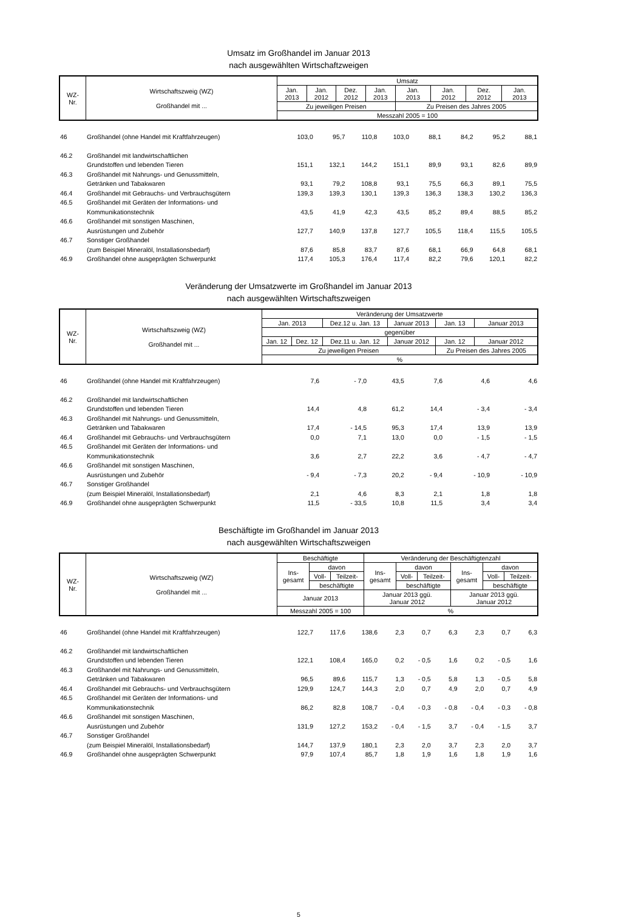Umsatz im Großhandel im Januar 2013
nach ausgewählten Wirtschaftzweigen
| WZ- Nr. | Wirtschaftszweig (WZ) Großhandel mit ... | Umsatz | | | | | | | |
| --- | --- | --- | --- | --- | --- | --- | --- | --- | --- |
| | | Jan. 2013 | Jan. 2012 | Dez. 2012 | Jan. 2013 | Jan. 2013 | Jan. 2012 | Dez. 2012 | Jan. 2013 |
| | | Zu jeweiligen Preisen | | | | Zu Preisen des Jahres 2005 | | | |
| | | Messzahl 2005 = 100 | | | | | | | |
| 46 | Großhandel (ohne Handel mit Kraftfahrzeugen) | 103,0 | 95,7 | 110,8 | 103,0 | 88,1 | 84,2 | 95,2 | 88,1 |
| 46.2 | Großhandel mit landwirtschaftlichen | | | | | | | | |
| | Grundstoffen und lebenden Tieren | 151,1 | 132,1 | 144,2 | 151,1 | 89,9 | 93,1 | 82,6 | 89,9 |
| 46.3 | Großhandel mit Nahrungs- und Genussmitteln, | | | | | | | | |
| | Getränken und Tabakwaren | 93,1 | 79,2 | 108,8 | 93,1 | 75,5 | 66,3 | 89,1 | 75,5 |
| 46.4 | Großhandel mit Gebrauchs- und Verbrauchsgütern | 139,3 | 139,3 | 130,1 | 139,3 | 136,3 | 138,3 | 130,2 | 136,3 |
| 46.5 | Großhandel mit Geräten der Informations- und | | | | | | | | |
| | Kommunikationstechnik | 43,5 | 41,9 | 42,3 | 43,5 | 85,2 | 89,4 | 88,5 | 85,2 |
| 46.6 | Großhandel mit sonstigen Maschinen, | | | | | | | | |
| | Ausrüstungen und Zubehör | 127,7 | 140,9 | 137,8 | 127,7 | 105,5 | 118,4 | 115,5 | 105,5 |
| 46.7 | Sonstiger Großhandel | | | | | | | | |
| | (zum Beispiel Mineralöl, Installationsbedarf) | 87,6 | 85,8 | 83,7 | 87,6 | 68,1 | 66,9 | 64,8 | 68,1 |
| 46.9 | Großhandel ohne ausgeprägten Schwerpunkt | 117,4 | 105,3 | 176,4 | 117,4 | 82,2 | 79,6 | 120,1 | 82,2 |
Veränderung der Umsatzwerte im Großhandel im Januar 2013
nach ausgewählten Wirtschaftszweigen
| WZ- Nr. | Wirtschaftszweig (WZ) Großhandel mit ... | Veränderung der Umsatzwerte | | | | | |
| --- | --- | --- | --- | --- | --- | --- | --- |
| | | Jan. 2013 | | Dez.12 u. Jan. 13 | Januar 2013 | Jan. 13 | Januar 2013 |
| | | gegenüber | | | | | |
| | | Jan. 12 | Dez. 12 | Dez.11 u. Jan. 12 | Januar 2012 | Jan. 12 | Januar 2012 |
| | | Zu jeweiligen Preisen | | | | Zu Preisen des Jahres 2005 | |
| | | % | | | | | |
| 46 | Großhandel (ohne Handel mit Kraftfahrzeugen) | 7,6 | - 7,0 | 43,5 | 7,6 | 4,6 | 4,6 |
| 46.2 | Großhandel mit landwirtschaftlichen | | | | | | |
| | Grundstoffen und lebenden Tieren | 14,4 | 4,8 | 61,2 | 14,4 | - 3,4 | - 3,4 |
| 46.3 | Großhandel mit Nahrungs- und Genussmitteln, | | | | | | |
| | Getränken und Tabakwaren | 17,4 | - 14,5 | 95,3 | 17,4 | 13,9 | 13,9 |
| 46.4 | Großhandel mit Gebrauchs- und Verbrauchsgütern | 0,0 | 7,1 | 13,0 | 0,0 | - 1,5 | - 1,5 |
| 46.5 | Großhandel mit Geräten der Informations- und | | | | | | |
| | Kommunikationstechnik | 3,6 | 2,7 | 22,2 | 3,6 | - 4,7 | - 4,7 |
| 46.6 | Großhandel mit sonstigen Maschinen, | | | | | | |
| | Ausrüstungen und Zubehör | - 9,4 | - 7,3 | 20,2 | - 9,4 | - 10,9 | - 10,9 |
| 46.7 | Sonstiger Großhandel | | | | | | |
| | (zum Beispiel Mineralöl, Installationsbedarf) | 2,1 | 4,6 | 8,3 | 2,1 | 1,8 | 1,8 |
| 46.9 | Großhandel ohne ausgeprägten Schwerpunkt | 11,5 | - 33,5 | 10,8 | 11,5 | 3,4 | 3,4 |
Beschäftigte im Großhandel im Januar 2013
nach ausgewählten Wirtschaftszweigen
| WZ- Nr. | Wirtschaftszweig (WZ) Großhandel mit ... | Beschäftigte | | | Veränderung der Beschäftigtenzahl | | | | | |
| --- | --- | --- | --- | --- | --- | --- | --- | --- | --- | --- |
| | | Ins- gesamt | davon | | Ins- gesamt | davon | | Ins- gesamt | davon | |
| | | | Voll- | Teilzeit- | | Voll- | Teilzeit- | | Voll- | Teilzeit- |
| | | | beschäftigte | | | beschäftigte | | | beschäftigte | |
| | | Januar 2013 | | | Januar 2013 ggü. Januar 2012 | | | Januar 2013 ggü. Januar 2012 | | |
| | | Messzahl 2005 = 100 | | | % | | | | | |
| 46 | Großhandel (ohne Handel mit Kraftfahrzeugen) | 122,7 | 117,6 | 138,6 | 2,3 | 0,7 | 6,3 | 2,3 | 0,7 | 6,3 |
| 46.2 | Großhandel mit landwirtschaftlichen | | | | | | | | | |
| | Grundstoffen und lebenden Tieren | 122,1 | 108,4 | 165,0 | 0,2 | - 0,5 | 1,6 | 0,2 | - 0,5 | 1,6 |
| 46.3 | Großhandel mit Nahrungs- und Genussmitteln, | | | | | | | | | |
| | Getränken und Tabakwaren | 96,5 | 89,6 | 115,7 | 1,3 | - 0,5 | 5,8 | 1,3 | - 0,5 | 5,8 |
| 46.4 | Großhandel mit Gebrauchs- und Verbrauchsgütern | 129,9 | 124,7 | 144,3 | 2,0 | 0,7 | 4,9 | 2,0 | 0,7 | 4,9 |
| 46.5 | Großhandel mit Geräten der Informations- und | | | | | | | | | |
| | Kommunikationstechnik | 86,2 | 82,8 | 108,7 | - 0,4 | - 0,3 | - 0,8 | - 0,4 | - 0,3 | - 0,8 |
| 46.6 | Großhandel mit sonstigen Maschinen, | | | | | | | | | |
| | Ausrüstungen und Zubehör | 131,9 | 127,2 | 153,2 | - 0,4 | - 1,5 | 3,7 | - 0,4 | - 1,5 | 3,7 |
| 46.7 | Sonstiger Großhandel | | | | | | | | | |
| | (zum Beispiel Mineralöl, Installationsbedarf) | 144,7 | 137,9 | 180,1 | 2,3 | 2,0 | 3,7 | 2,3 | 2,0 | 3,7 |
| 46.9 | Großhandel ohne ausgeprägten Schwerpunkt | 97,9 | 107,4 | 85,7 | 1,8 | 1,9 | 1,6 | 1,8 | 1,9 | 1,6 |
5